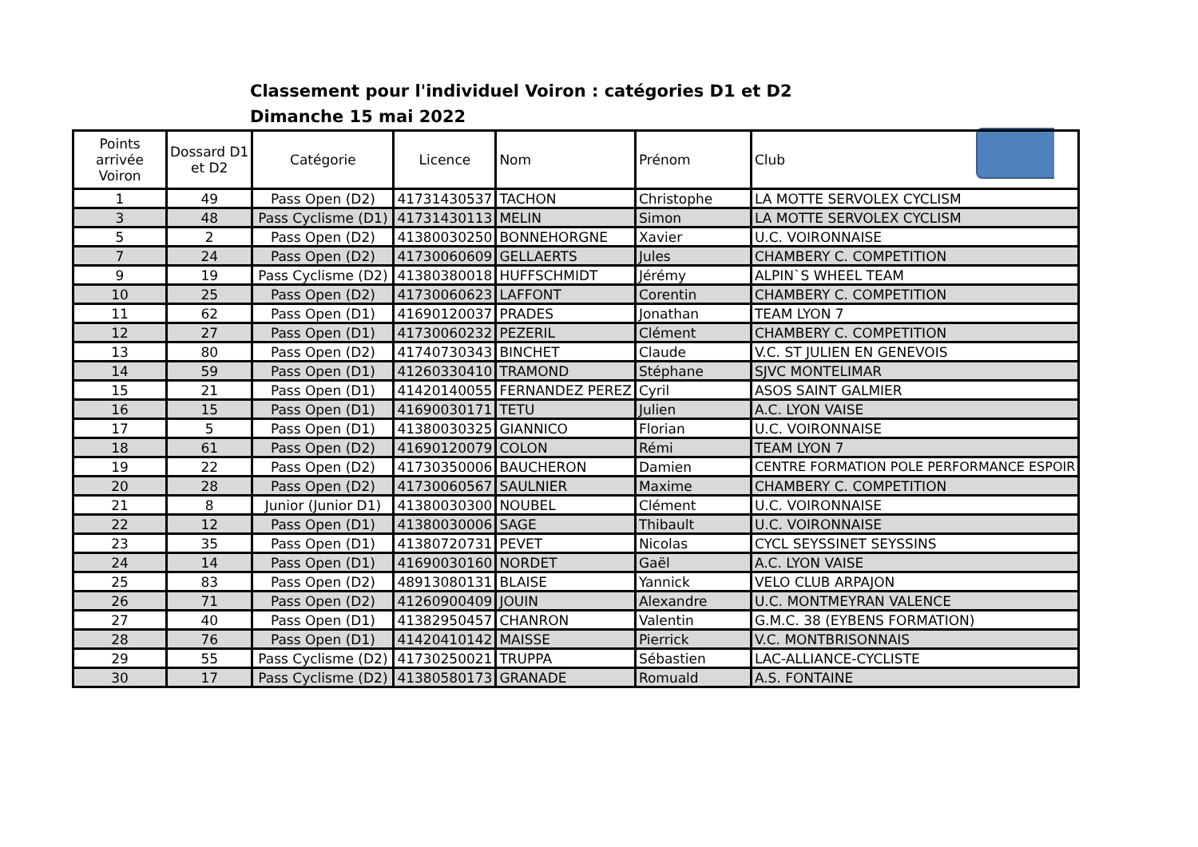Classement pour l'individuel Voiron : catégories D1 et D2
Dimanche 15 mai 2022
| Points arrivée Voiron | Dossard D1 et D2 | Catégorie | Licence | Nom | Prénom | Club |
| --- | --- | --- | --- | --- | --- | --- |
| 1 | 49 | Pass Open (D2) | 41731430537 | TACHON | Christophe | LA MOTTE SERVOLEX CYCLISM |
| 3 | 48 | Pass Cyclisme (D1) | 41731430113 | MELIN | Simon | LA MOTTE SERVOLEX CYCLISM |
| 5 | 2 | Pass Open (D2) | 41380030250 | BONNEHORGNE | Xavier | U.C. VOIRONNAISE |
| 7 | 24 | Pass Open (D2) | 41730060609 | GELLAERTS | Jules | CHAMBERY C. COMPETITION |
| 9 | 19 | Pass Cyclisme (D2) | 41380380018 | HUFFSCHMIDT | Jérémy | ALPIN`S WHEEL TEAM |
| 10 | 25 | Pass Open (D2) | 41730060623 | LAFFONT | Corentin | CHAMBERY C. COMPETITION |
| 11 | 62 | Pass Open (D1) | 41690120037 | PRADES | Jonathan | TEAM LYON 7 |
| 12 | 27 | Pass Open (D1) | 41730060232 | PEZERIL | Clément | CHAMBERY C. COMPETITION |
| 13 | 80 | Pass Open (D2) | 41740730343 | BINCHET | Claude | V.C. ST JULIEN EN GENEVOIS |
| 14 | 59 | Pass Open (D1) | 41260330410 | TRAMOND | Stéphane | SJVC MONTELIMAR |
| 15 | 21 | Pass Open (D1) | 41420140055 | FERNANDEZ PEREZ | Cyril | ASOS SAINT GALMIER |
| 16 | 15 | Pass Open (D1) | 41690030171 | TETU | Julien | A.C. LYON VAISE |
| 17 | 5 | Pass Open (D1) | 41380030325 | GIANNICO | Florian | U.C. VOIRONNAISE |
| 18 | 61 | Pass Open (D2) | 41690120079 | COLON | Rémi | TEAM LYON 7 |
| 19 | 22 | Pass Open (D2) | 41730350006 | BAUCHERON | Damien | CENTRE FORMATION POLE PERFORMANCE ESPOIR |
| 20 | 28 | Pass Open (D2) | 41730060567 | SAULNIER | Maxime | CHAMBERY C. COMPETITION |
| 21 | 8 | Junior (Junior D1) | 41380030300 | NOUBEL | Clément | U.C. VOIRONNAISE |
| 22 | 12 | Pass Open (D1) | 41380030006 | SAGE | Thibault | U.C. VOIRONNAISE |
| 23 | 35 | Pass Open (D1) | 41380720731 | PEVET | Nicolas | CYCL SEYSSINET SEYSSINS |
| 24 | 14 | Pass Open (D1) | 41690030160 | NORDET | Gaël | A.C. LYON VAISE |
| 25 | 83 | Pass Open (D2) | 48913080131 | BLAISE | Yannick | VELO CLUB ARPAJON |
| 26 | 71 | Pass Open (D2) | 41260900409 | JOUIN | Alexandre | U.C. MONTMEYRAN VALENCE |
| 27 | 40 | Pass Open (D1) | 41382950457 | CHANRON | Valentin | G.M.C. 38 (EYBENS FORMATION) |
| 28 | 76 | Pass Open (D1) | 41420410142 | MAISSE | Pierrick | V.C. MONTBRISONNAIS |
| 29 | 55 | Pass Cyclisme (D2) | 41730250021 | TRUPPA | Sébastien | LAC-ALLIANCE-CYCLISTE |
| 30 | 17 | Pass Cyclisme (D2) | 41380580173 | GRANADE | Romuald | A.S. FONTAINE |